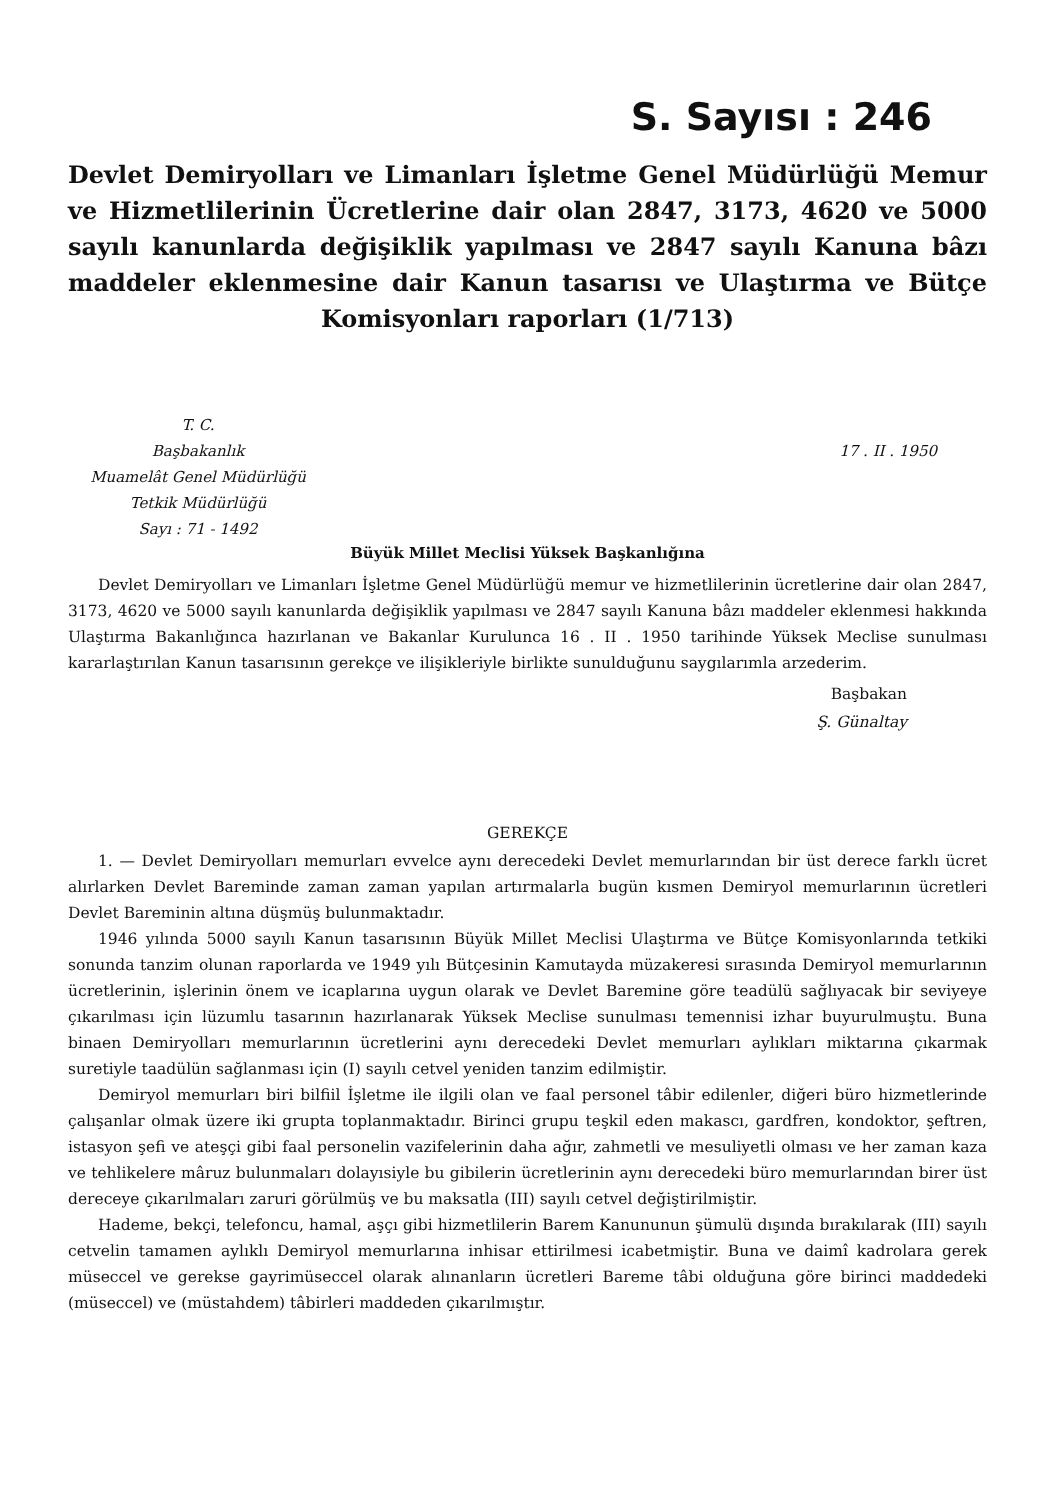S. Sayısı : 246
Devlet Demiryolları ve Limanları İşletme Genel Müdürlüğü Memur ve Hizmetlilerinin Ücretlerine dair olan 2847, 3173, 4620 ve 5000 sayılı kanunlarda değişiklik yapılması ve 2847 sayılı Kanuna bâzı maddeler eklenmesine dair Kanun tasarısı ve Ulaştırma ve Bütçe Komisyonları raporları (1/713)
T. C.
Başbakanlık
Muamelât Genel Müdürlüğü
Tetkik Müdürlüğü
Sayı : 71 - 1492
17 . II . 1950
Büyük Millet Meclisi Yüksek Başkanlığına
Devlet Demiryolları ve Limanları İşletme Genel Müdürlüğü memur ve hizmetlilerinin ücretlerine dair olan 2847, 3173, 4620 ve 5000 sayılı kanunlarda değişiklik yapılması ve 2847 sayılı Kanuna bâzı maddeler eklenmesi hakkında Ulaştırma Bakanlığınca hazırlanan ve Bakanlar Kurulunca 16 . II . 1950 tarihinde Yüksek Meclise sunulması kararlaştırılan Kanun tasarısının gerekçe ve ilişikleriyle birlikte sunulduğunu saygılarımla arzederim.
Başbakan
Ş. Günaltay
GEREKÇE
1. — Devlet Demiryolları memurları evvelce aynı derecedeki Devlet memurlarından bir üst derece farklı ücret alırlarken Devlet Bareminde zaman zaman yapılan artırmalarla bugün kısmen Demiryol memurlarının ücretleri Devlet Bareminin altına düşmüş bulunmaktadır.
1946 yılında 5000 sayılı Kanun tasarısının Büyük Millet Meclisi Ulaştırma ve Bütçe Komisyonlarında tetkiki sonunda tanzim olunan raporlarda ve 1949 yılı Bütçesinin Kamutayda müzakeresi sırasında Demiryol memurlarının ücretlerinin, işlerinin önem ve icaplarına uygun olarak ve Devlet Baremine göre teadülü sağlıyacak bir seviyeye çıkarılması için lüzumlu tasarının hazırlanarak Yüksek Meclise sunulması temennisi izhar buyurulmuştu. Buna binaen Demiryolları memurlarının ücretlerini aynı derecedeki Devlet memurları aylıkları miktarına çıkarmak suretiyle taadülün sağlanması için (I) sayılı cetvel yeniden tanzim edilmiştir.
Demiryol memurları biri bilfiil İşletme ile ilgili olan ve faal personel tâbir edilenler, diğeri büro hizmetlerinde çalışanlar olmak üzere iki grupta toplanmaktadır. Birinci grupu teşkil eden makascı, gardfren, kondoktor, şeftren, istasyon şefi ve ateşçi gibi faal personelin vazifelerinin daha ağır, zahmetli ve mesuliyetli olması ve her zaman kaza ve tehlikelere mâruz bulunmaları dolayısiyle bu gibilerin ücretlerinin aynı derecedeki büro memurlarından birer üst dereceye çıkarılmaları zaruri görülmüş ve bu maksatla (III) sayılı cetvel değiştirilmiştir.
Hademe, bekçi, telefoncu, hamal, aşçı gibi hizmetlilerin Barem Kanununun şümulü dışında bırakılarak (III) sayılı cetvelin tamamen aylıklı Demiryol memurlarına inhisar ettirilmesi icabetmiştir. Buna ve daimî kadrolara gerek müseccel ve gerekse gayrimüseccel olarak alınanların ücretleri Bareme tâbi olduğuna göre birinci maddedeki (müseccel) ve (müstahdem) tâbirleri maddeden çıkarılmıştır.